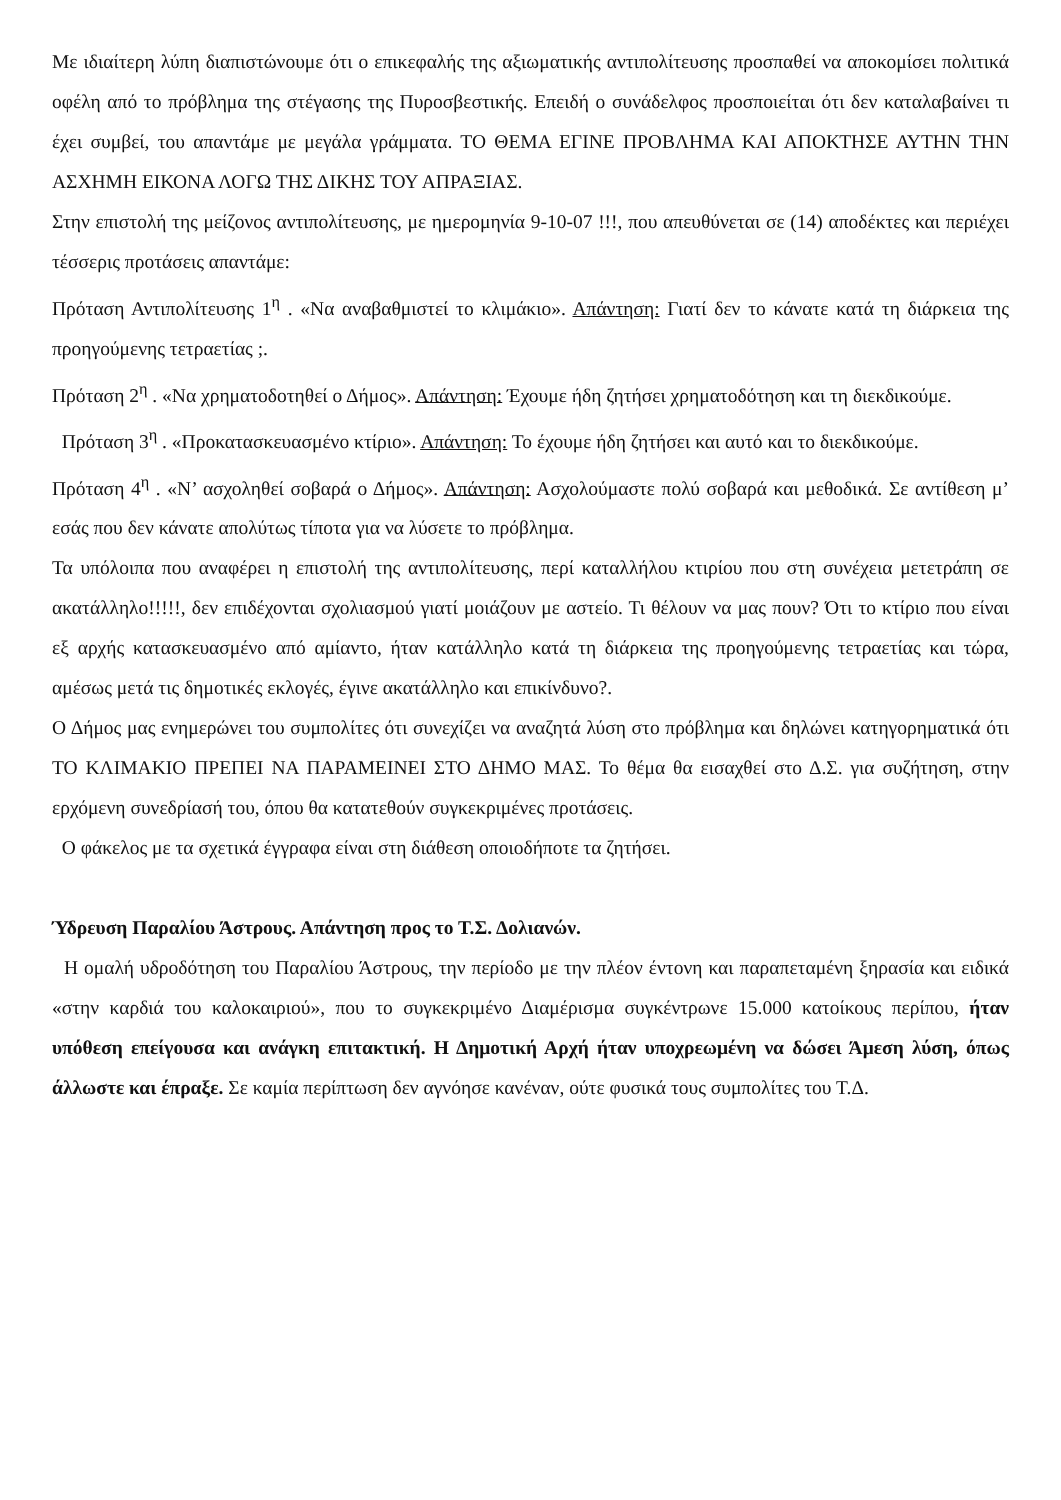Με ιδιαίτερη λύπη διαπιστώνουμε ότι ο επικεφαλής της αξιωματικής αντιπολίτευσης προσπαθεί να αποκομίσει πολιτικά οφέλη από το πρόβλημα της στέγασης της Πυροσβεστικής. Επειδή ο συνάδελφος προσποιείται ότι δεν καταλαβαίνει τι έχει συμβεί, του απαντάμε με μεγάλα γράμματα. ΤΟ ΘΕΜΑ ΕΓΙΝΕ ΠΡΟΒΛΗΜΑ ΚΑΙ ΑΠΟΚΤΗΣΕ ΑΥΤΗΝ ΤΗΝ ΑΣΧΗΜΗ ΕΙΚΟΝΑ ΛΟΓΩ ΤΗΣ ΔΙΚΗΣ ΤΟΥ ΑΠΡΑΞΙΑΣ.
Στην επιστολή της μείζονος αντιπολίτευσης, με ημερομηνία 9-10-07 !!!, που απευθύνεται σε (14) αποδέκτες και περιέχει τέσσερις προτάσεις απαντάμε:
Πρόταση Αντιπολίτευσης 1<sup>η</sup> . «Να αναβαθμιστεί το κλιμάκιο». Απάντηση: Γιατί δεν το κάνατε κατά τη διάρκεια της προηγούμενης τετραετίας ;.
Πρόταση 2<sup>η</sup> . «Να χρηματοδοτηθεί ο Δήμος». Απάντηση: Έχουμε ήδη ζητήσει χρηματοδότηση και τη διεκδικούμε.
Πρόταση 3<sup>η</sup> . «Προκατασκευασμένο κτίριο». Απάντηση: Το έχουμε ήδη ζητήσει και αυτό και το διεκδικούμε.
Πρόταση 4<sup>η</sup> . «Ν’ ασχοληθεί σοβαρά ο Δήμος». Απάντηση: Ασχολούμαστε πολύ σοβαρά και μεθοδικά. Σε αντίθεση μ’ εσάς που δεν κάνατε απολύτως τίποτα για να λύσετε το πρόβλημα.
Τα υπόλοιπα που αναφέρει η επιστολή της αντιπολίτευσης, περί καταλλήλου κτιρίου που στη συνέχεια μετετράπη σε ακατάλληλο!!!!!, δεν επιδέχονται σχολιασμού γιατί μοιάζουν με αστείο. Τι θέλουν να μας πουν? Ότι το κτίριο που είναι εξ αρχής κατασκευασμένο από αμίαντο, ήταν κατάλληλο κατά τη διάρκεια της προηγούμενης τετραετίας και τώρα, αμέσως μετά τις δημοτικές εκλογές, έγινε ακατάλληλο και επικίνδυνο?.
Ο Δήμος μας ενημερώνει του συμπολίτες ότι συνεχίζει να αναζητά λύση στο πρόβλημα και δηλώνει κατηγορηματικά ότι ΤΟ ΚΛΙΜΑΚΙΟ ΠΡΕΠΕΙ ΝΑ ΠΑΡΑΜΕΙΝΕΙ ΣΤΟ ΔΗΜΟ ΜΑΣ. Το θέμα θα εισαχθεί στο Δ.Σ. για συζήτηση, στην ερχόμενη συνεδρίασή του, όπου θα κατατεθούν συγκεκριμένες προτάσεις.
Ο φάκελος με τα σχετικά έγγραφα είναι στη διάθεση οποιοδήποτε τα ζητήσει.
Ύδρευση Παραλίου Άστρους. Απάντηση προς το Τ.Σ. Δολιανών.
Η ομαλή υδροδότηση του Παραλίου Άστρους, την περίοδο με την πλέον έντονη και παραπεταμένη ξηρασία και ειδικά «στην καρδιά του καλοκαιριού», που το συγκεκριμένο Διαμέρισμα συγκέντρωνε 15.000 κατοίκους περίπου, ήταν υπόθεση επείγουσα και ανάγκη επιτακτική. Η Δημοτική Αρχή ήταν υποχρεωμένη να δώσει Άμεση λύση, όπως άλλωστε και έπραξε. Σε καμία περίπτωση δεν αγνόησε κανέναν, ούτε φυσικά τους συμπολίτες του Τ.Δ.